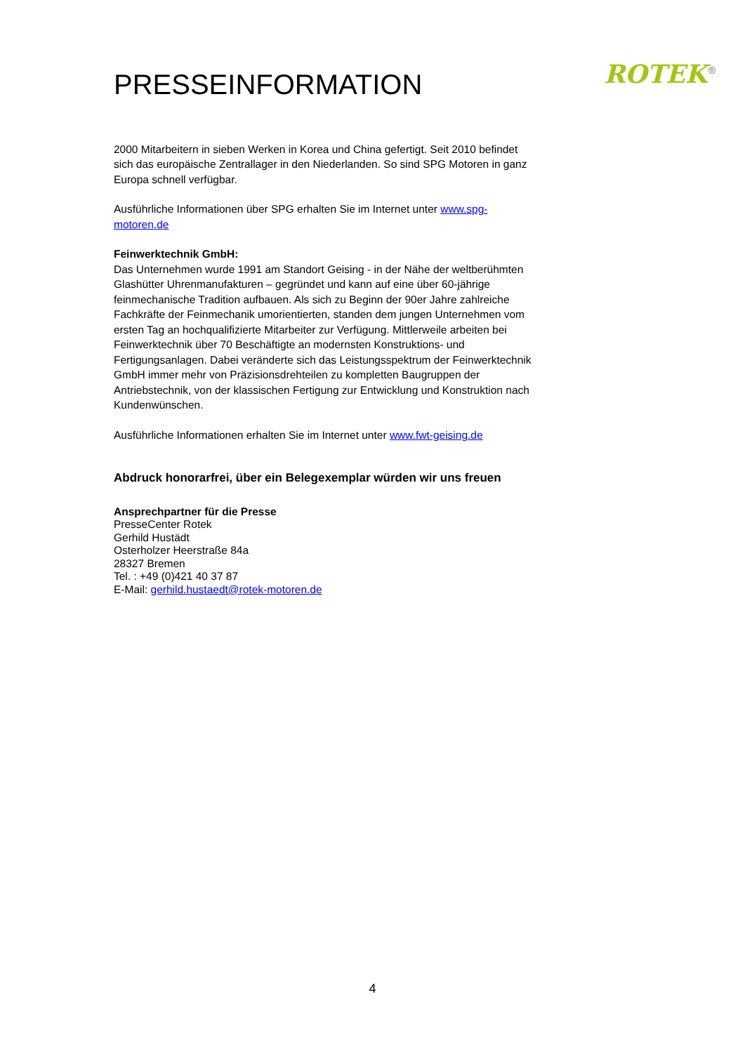PRESSEINFORMATION
ROTEK<sup>®</sup>
2000 Mitarbeitern in sieben Werken in Korea und China gefertigt. Seit 2010 befindet sich das europäische Zentrallager in den Niederlanden. So sind SPG Motoren in ganz Europa schnell verfügbar.
Ausführliche Informationen über SPG erhalten Sie im Internet unter www.spg-motoren.de
Feinwerktechnik GmbH:
Das Unternehmen wurde 1991 am Standort Geising - in der Nähe der weltberühmten Glashütter Uhrenmanufakturen – gegründet und kann auf eine über 60-jährige feinmechanische Tradition aufbauen. Als sich zu Beginn der 90er Jahre zahlreiche Fachkräfte der Feinmechanik umorientierten, standen dem jungen Unternehmen vom ersten Tag an hochqualifizierte Mitarbeiter zur Verfügung. Mittlerweile arbeiten bei Feinwerktechnik über 70 Beschäftigte an modernsten Konstruktions- und Fertigungsanlagen. Dabei veränderte sich das Leistungsspektrum der Feinwerktechnik GmbH immer mehr von Präzisionsdrehteilen zu kompletten Baugruppen der Antriebstechnik, von der klassischen Fertigung zur Entwicklung und Konstruktion nach Kundenwünschen.
Ausführliche Informationen erhalten Sie im Internet unter www.fwt-geising.de
Abdruck honorarfrei, über ein Belegexemplar würden wir uns freuen
Ansprechpartner für die Presse
PresseCenter Rotek
Gerhild Hustädt
Osterholzer Heerstraße 84a
28327 Bremen
Tel. : +49 (0)421 40 37 87
E-Mail: gerhild.hustaedt@rotek-motoren.de
4